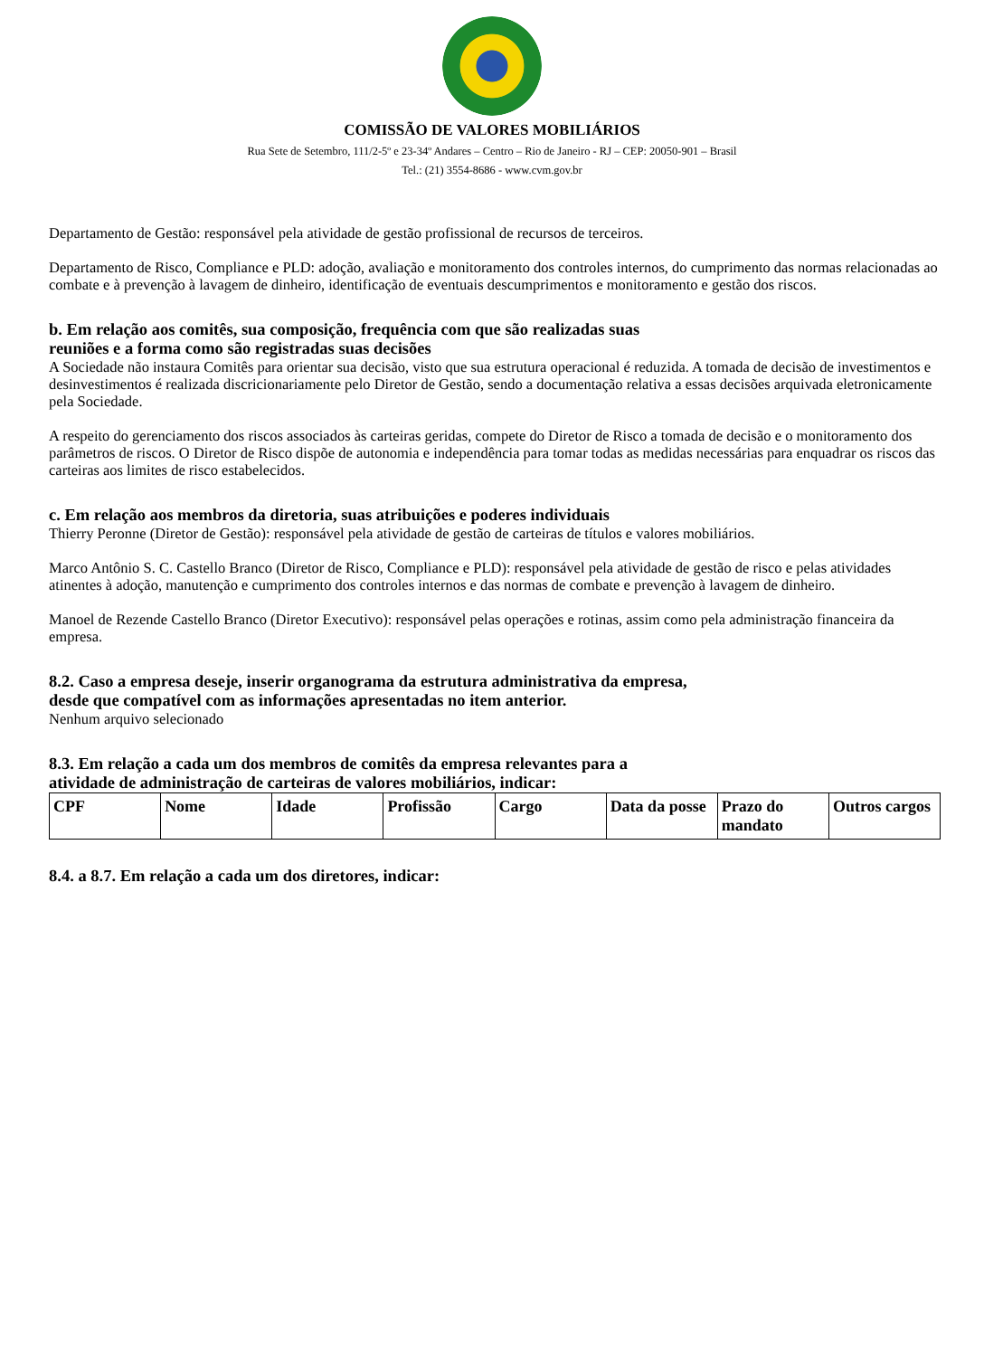COMISSÃO DE VALORES MOBILIÁRIOS
Rua Sete de Setembro, 111/2-5º e 23-34º Andares – Centro – Rio de Janeiro - RJ – CEP: 20050-901 – Brasil
Tel.: (21) 3554-8686 - www.cvm.gov.br
Departamento de Gestão: responsável pela atividade de gestão profissional de recursos de terceiros.
Departamento de Risco, Compliance e PLD: adoção, avaliação e monitoramento dos controles internos, do cumprimento das normas relacionadas ao combate e à prevenção à lavagem de dinheiro, identificação de eventuais descumprimentos e monitoramento e gestão dos riscos.
b. Em relação aos comitês, sua composição, frequência com que são realizadas suas
reuniões e a forma como são registradas suas decisões
A Sociedade não instaura Comitês para orientar sua decisão, visto que sua estrutura operacional é reduzida. A tomada de decisão de investimentos e desinvestimentos é realizada discricionariamente pelo Diretor de Gestão, sendo a documentação relativa a essas decisões arquivada eletronicamente pela Sociedade.
A respeito do gerenciamento dos riscos associados às carteiras geridas, compete do Diretor de Risco a tomada de decisão e o monitoramento dos parâmetros de riscos. O Diretor de Risco dispõe de autonomia e independência para tomar todas as medidas necessárias para enquadrar os riscos das carteiras aos limites de risco estabelecidos.
c. Em relação aos membros da diretoria, suas atribuições e poderes individuais
Thierry Peronne (Diretor de Gestão): responsável pela atividade de gestão de carteiras de títulos e valores mobiliários.
Marco Antônio S. C. Castello Branco (Diretor de Risco, Compliance e PLD): responsável pela atividade de gestão de risco e pelas atividades atinentes à adoção, manutenção e cumprimento dos controles internos e das normas de combate e prevenção à lavagem de dinheiro.
Manoel de Rezende Castello Branco (Diretor Executivo): responsável pelas operações e rotinas, assim como pela administração financeira da empresa.
8.2. Caso a empresa deseje, inserir organograma da estrutura administrativa da empresa,
desde que compatível com as informações apresentadas no item anterior.
Nenhum arquivo selecionado
8.3. Em relação a cada um dos membros de comitês da empresa relevantes para a
atividade de administração de carteiras de valores mobiliários, indicar:
| CPF | Nome | Idade | Profissão | Cargo | Data da posse | Prazo do mandato | Outros cargos |
| --- | --- | --- | --- | --- | --- | --- | --- |
8.4. a 8.7. Em relação a cada um dos diretores, indicar: